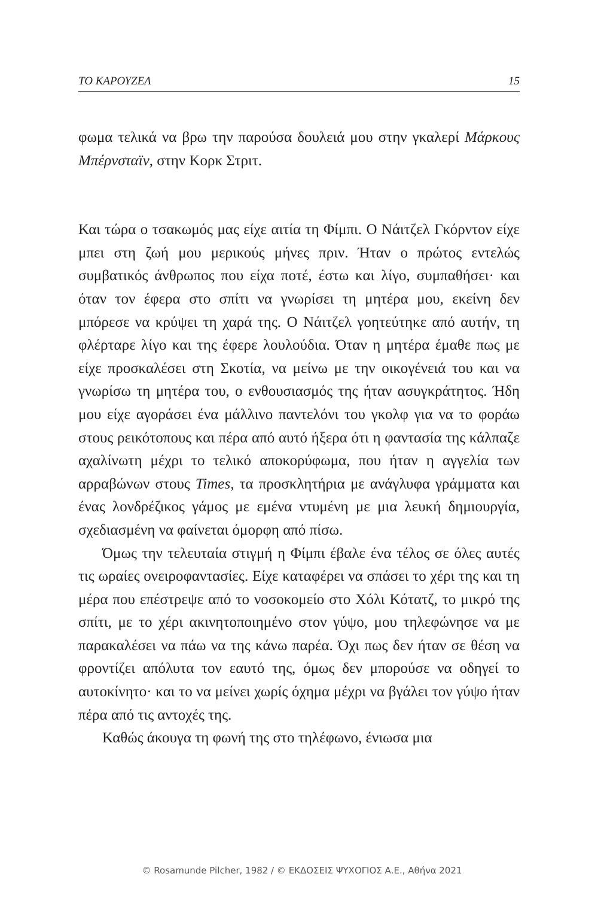ΤΟ ΚΑΡΟΥΖΕΛ 15
φωμα τελικά να βρω την παρούσα δουλειά μου στην γκαλερί Μάρκους Μπέρνσταϊν, στην Κορκ Στριτ.
Και τώρα ο τσακωμός μας είχε αιτία τη Φίμπι. Ο Νάιτζελ Γκόρντον είχε μπει στη ζωή μου μερικούς μήνες πριν. Ήταν ο πρώτος εντελώς συμβατικός άνθρωπος που είχα ποτέ, έστω και λίγο, συμπαθήσει· και όταν τον έφερα στο σπίτι να γνωρίσει τη μητέρα μου, εκείνη δεν μπόρεσε να κρύψει τη χαρά της. Ο Νάιτζελ γοητεύτηκε από αυτήν, τη φλέρταρε λίγο και της έφερε λουλούδια. Όταν η μητέρα έμαθε πως με είχε προσκαλέσει στη Σκοτία, να μείνω με την οικογένειά του και να γνωρίσω τη μητέρα του, ο ενθουσιασμός της ήταν ασυγκράτητος. Ήδη μου είχε αγοράσει ένα μάλλινο παντελόνι του γκολφ για να το φοράω στους ρεικότοπους και πέρα από αυτό ήξερα ότι η φαντασία της κάλπαζε αχαλίνωτη μέχρι το τελικό αποκορύφωμα, που ήταν η αγγελία των αρραβώνων στους Times, τα προσκλητήρια με ανάγλυφα γράμματα και ένας λονδρέζικος γάμος με εμένα ντυμένη με μια λευκή δημιουργία, σχεδιασμένη να φαίνεται όμορφη από πίσω.
Όμως την τελευταία στιγμή η Φίμπι έβαλε ένα τέλος σε όλες αυτές τις ωραίες ονειροφαντασίες. Είχε καταφέρει να σπάσει το χέρι της και τη μέρα που επέστρεψε από το νοσοκομείο στο Χόλι Κότατζ, το μικρό της σπίτι, με το χέρι ακινητοποιημένο στον γύψο, μου τηλεφώνησε να με παρακαλέσει να πάω να της κάνω παρέα. Όχι πως δεν ήταν σε θέση να φροντίζει απόλυτα τον εαυτό της, όμως δεν μπορούσε να οδηγεί το αυτοκίνητο· και το να μείνει χωρίς όχημα μέχρι να βγάλει τον γύψο ήταν πέρα από τις αντοχές της.
Καθώς άκουγα τη φωνή της στο τηλέφωνο, ένιωσα μια
© Rosamunde Pilcher, 1982 / © ΕΚΔΟΣΕΙΣ ΨΥΧΟΓΙΟΣ Α.Ε., Αθήνα 2021